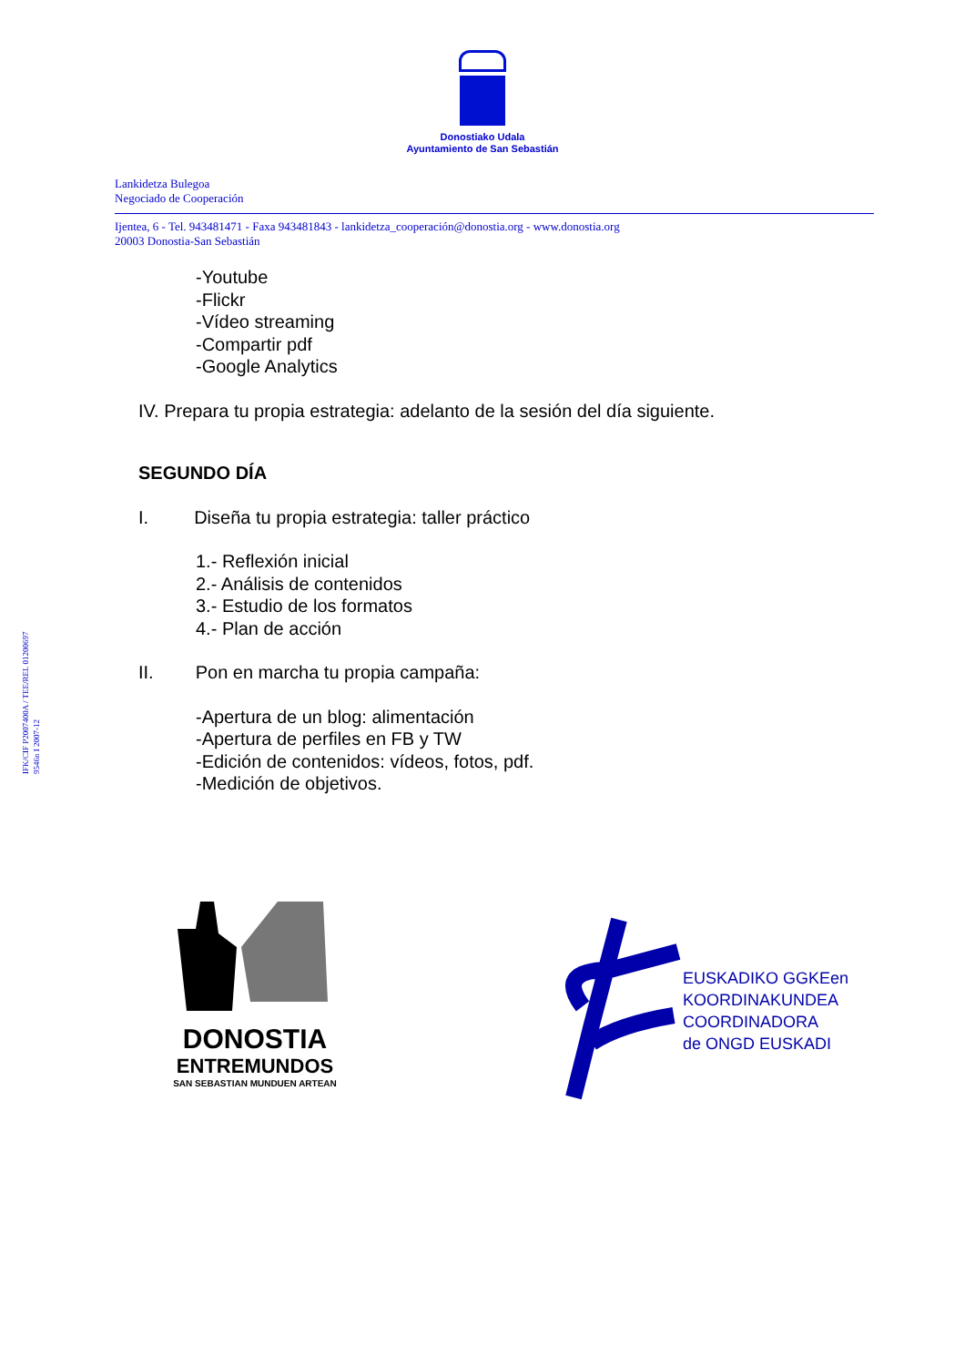Donostiako Udala
Ayuntamiento de San Sebastián
Lankidetza Bulegoa
Negociado de Cooperación
Ijentea, 6 - Tel. 943481471 - Faxa 943481843 - lankidetza_cooperación@donostia.org - www.donostia.org
20003 Donostia-San Sebastián
-Youtube
-Flickr
-Vídeo streaming
-Compartir pdf
-Google Analytics
IV. Prepara tu propia estrategia: adelanto de la sesión del día siguiente.
SEGUNDO DÍA
I. Diseña tu propia estrategia: taller práctico
1.- Reflexión inicial
2.- Análisis de contenidos
3.- Estudio de los formatos
4.- Plan de acción
II. Pon en marcha tu propia campaña:
-Apertura de un blog: alimentación
-Apertura de perfiles en FB y TW
-Edición de contenidos: vídeos, fotos, pdf.
-Medición de objetivos.
IFK/CIF P2007400A / TEE/REL 01200697
9546n I 2007-12
DONOSTIA
ENTREMUNDOS
SAN SEBASTIAN MUNDUEN ARTEAN
EUSKADIKO GGKEen
KOORDINAKUNDEA
COORDINADORA
de ONGD EUSKADI